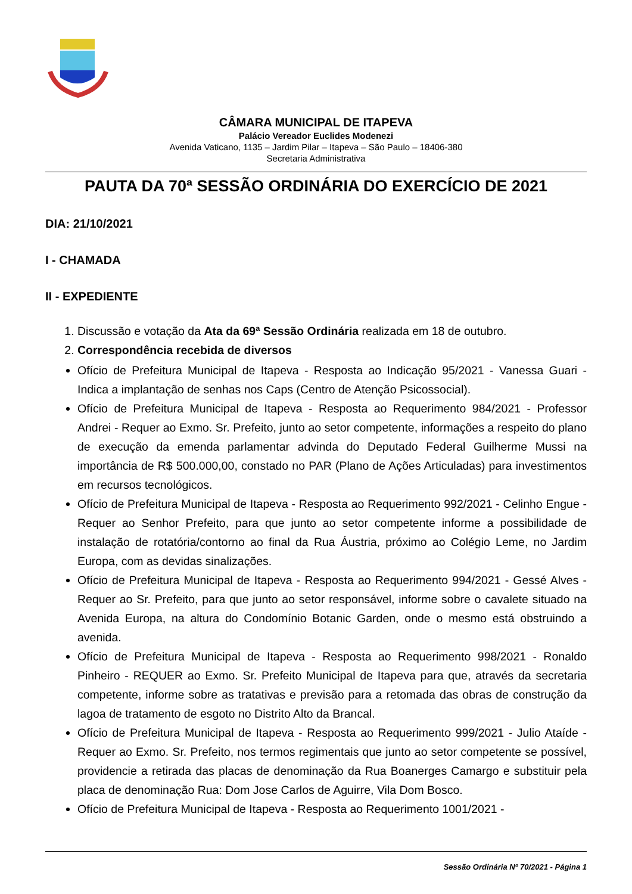CÂMARA MUNICIPAL DE ITAPEVA
Palácio Vereador Euclides Modenezi
Avenida Vaticano, 1135 – Jardim Pilar – Itapeva – São Paulo – 18406-380
Secretaria Administrativa
PAUTA DA 70ª SESSÃO ORDINÁRIA DO EXERCÍCIO DE 2021
DIA: 21/10/2021
I - CHAMADA
II - EXPEDIENTE
1. Discussão e votação da Ata da 69ª Sessão Ordinária realizada em 18 de outubro.
2. Correspondência recebida de diversos
Ofício de Prefeitura Municipal de Itapeva - Resposta ao Indicação 95/2021 - Vanessa Guari - Indica a implantação de senhas nos Caps (Centro de Atenção Psicossocial).
Ofício de Prefeitura Municipal de Itapeva - Resposta ao Requerimento 984/2021 - Professor Andrei - Requer ao Exmo. Sr. Prefeito, junto ao setor competente, informações a respeito do plano de execução da emenda parlamentar advinda do Deputado Federal Guilherme Mussi na importância de R$ 500.000,00, constado no PAR (Plano de Ações Articuladas) para investimentos em recursos tecnológicos.
Ofício de Prefeitura Municipal de Itapeva - Resposta ao Requerimento 992/2021 - Celinho Engue - Requer ao Senhor Prefeito, para que junto ao setor competente informe a possibilidade de instalação de rotatória/contorno ao final da Rua Áustria, próximo ao Colégio Leme, no Jardim Europa, com as devidas sinalizações.
Ofício de Prefeitura Municipal de Itapeva - Resposta ao Requerimento 994/2021 - Gessé Alves - Requer ao Sr. Prefeito, para que junto ao setor responsável, informe sobre o cavalete situado na Avenida Europa, na altura do Condomínio Botanic Garden, onde o mesmo está obstruindo a avenida.
Ofício de Prefeitura Municipal de Itapeva - Resposta ao Requerimento 998/2021 - Ronaldo Pinheiro - REQUER ao Exmo. Sr. Prefeito Municipal de Itapeva para que, através da secretaria competente, informe sobre as tratativas e previsão para a retomada das obras de construção da lagoa de tratamento de esgoto no Distrito Alto da Brancal.
Ofício de Prefeitura Municipal de Itapeva - Resposta ao Requerimento 999/2021 - Julio Ataíde - Requer ao Exmo. Sr. Prefeito, nos termos regimentais que junto ao setor competente se possível, providencie a retirada das placas de denominação da Rua Boanerges Camargo e substituir pela placa de denominação Rua: Dom Jose Carlos de Aguirre, Vila Dom Bosco.
Ofício de Prefeitura Municipal de Itapeva - Resposta ao Requerimento 1001/2021 -
Sessão Ordinária Nº 70/2021 - Página 1